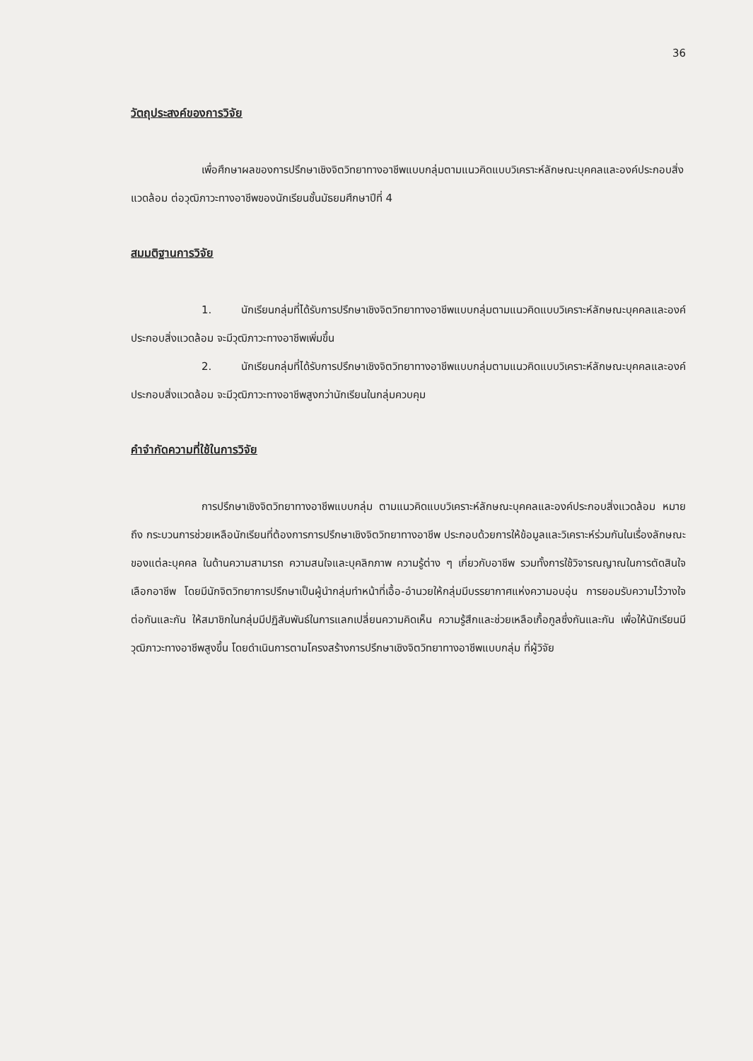36
วัตถุประสงค์ของการวิจัย
เพื่อศึกษาผลของการปรึกษาเชิงจิตวิทยาทางอาชีพแบบกลุ่มตามแนวคิดแบบวิเคราะห์ลักษณะบุคคลและองค์ประกอบสิ่งแวดล้อม ต่อวุฒิภาวะทางอาชีพของนักเรียนชั้นมัธยมศึกษาปีที่ 4
สมมติฐานการวิจัย
1. นักเรียนกลุ่มที่ได้รับการปรึกษาเชิงจิตวิทยาทางอาชีพแบบกลุ่มตามแนวคิดแบบวิเคราะห์ลักษณะบุคคลและองค์ประกอบสิ่งแวดล้อม จะมีวุฒิภาวะทางอาชีพเพิ่มขึ้น
2. นักเรียนกลุ่มที่ได้รับการปรึกษาเชิงจิตวิทยาทางอาชีพแบบกลุ่มตามแนวคิดแบบวิเคราะห์ลักษณะบุคคลและองค์ประกอบสิ่งแวดล้อม จะมีวุฒิภาวะทางอาชีพสูงกว่านักเรียนในกลุ่มควบคุม
คำจำกัดความที่ใช้ในการวิจัย
การปรึกษาเชิงจิตวิทยาทางอาชีพแบบกลุ่ม ตามแนวคิดแบบวิเคราะห์ลักษณะบุคคลและองค์ประกอบสิ่งแวดล้อม หมายถึง กระบวนการช่วยเหลือนักเรียนที่ต้องการการปรึกษาเชิงจิตวิทยาทางอาชีพ ประกอบด้วยการให้ข้อมูลและวิเคราะห์ร่วมกันในเรื่องลักษณะของแต่ละบุคคล ในด้านความสามารถ ความสนใจและบุคลิกภาพ ความรู้ต่าง ๆ เกี่ยวกับอาชีพ รวมทั้งการใช้วิจารณญาณในการตัดสินใจเลือกอาชีพ โดยมีนักจิตวิทยาการปรึกษาเป็นผู้นำกลุ่มทำหน้าที่เอื้อ-อำนวยให้กลุ่มมีบรรยากาศแห่งความอบอุ่น การยอมรับความไว้วางใจต่อกันและกัน ให้สมาชิกในกลุ่มมีปฏิสัมพันธ์ในการแลกเปลี่ยนความคิดเห็น ความรู้สึกและช่วยเหลือเกื้อกูลซึ่งกันและกัน เพื่อให้นักเรียนมีวุฒิภาวะทางอาชีพสูงขึ้น โดยดำเนินการตามโครงสร้างการปรึกษาเชิงจิตวิทยาทางอาชีพแบบกลุ่ม ที่ผู้วิจัย